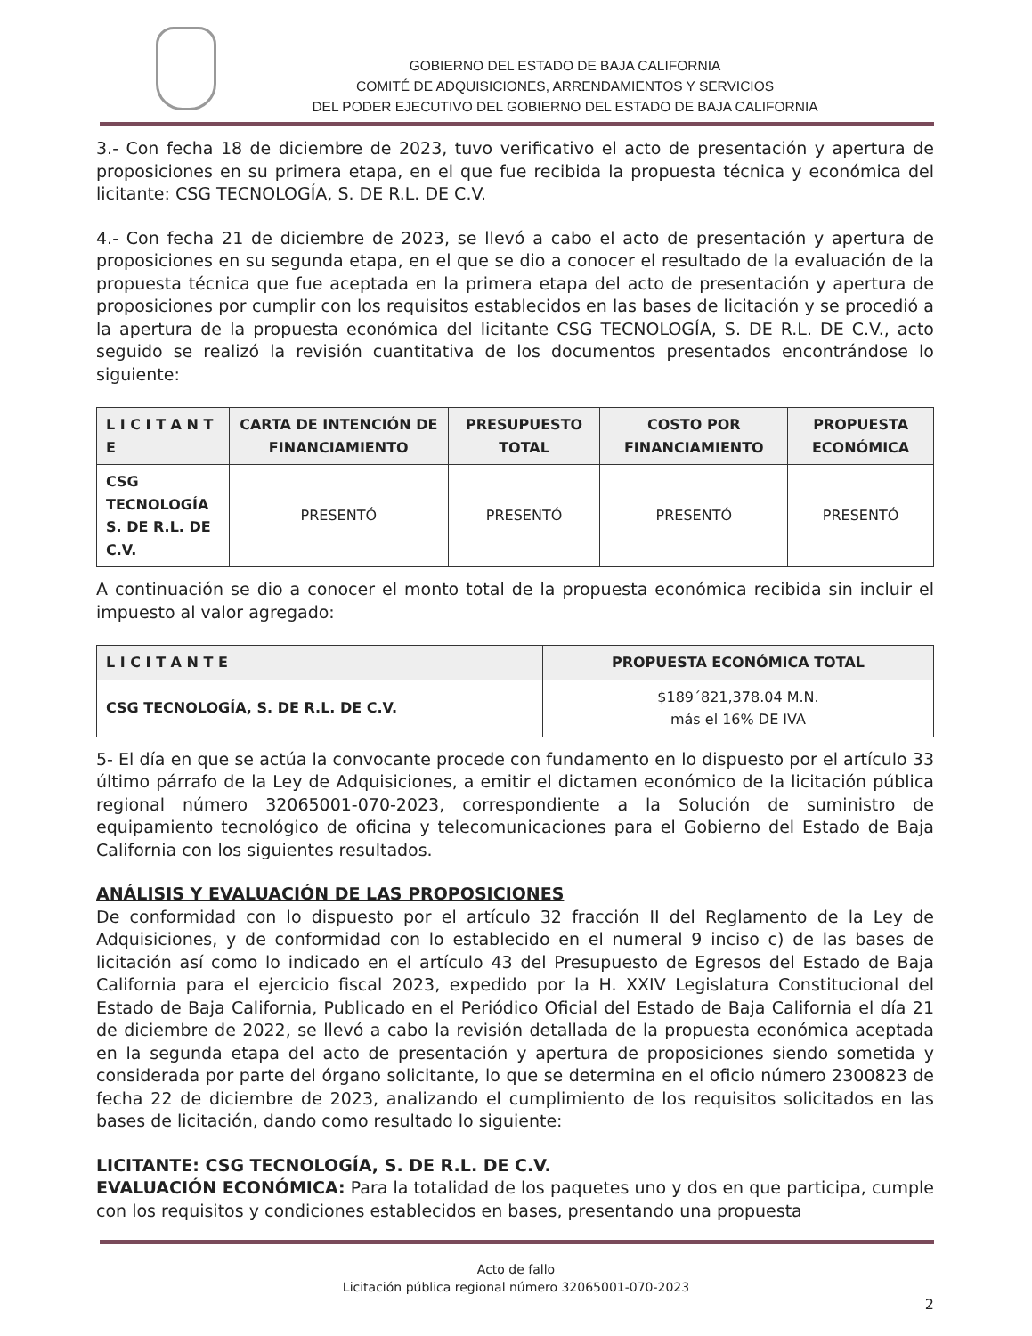GOBIERNO DEL ESTADO DE BAJA CALIFORNIA
COMITÉ DE ADQUISICIONES, ARRENDAMIENTOS Y SERVICIOS
DEL PODER EJECUTIVO DEL GOBIERNO DEL ESTADO DE BAJA CALIFORNIA
3.- Con fecha 18 de diciembre de 2023, tuvo verificativo el acto de presentación y apertura de proposiciones en su primera etapa, en el que fue recibida la propuesta técnica y económica del licitante: CSG TECNOLOGÍA, S. DE R.L. DE C.V.
4.- Con fecha 21 de diciembre de 2023, se llevó a cabo el acto de presentación y apertura de proposiciones en su segunda etapa, en el que se dio a conocer el resultado de la evaluación de la propuesta técnica que fue aceptada en la primera etapa del acto de presentación y apertura de proposiciones por cumplir con los requisitos establecidos en las bases de licitación y se procedió a la apertura de la propuesta económica del licitante CSG TECNOLOGÍA, S. DE R.L. DE C.V., acto seguido se realizó la revisión cuantitativa de los documentos presentados encontrándose lo siguiente:
| L I C I T A N T E | CARTA DE INTENCIÓN DE FINANCIAMIENTO | PRESUPUESTO TOTAL | COSTO POR FINANCIAMIENTO | PROPUESTA ECONÓMICA |
| --- | --- | --- | --- | --- |
| CSG TECNOLOGÍA S. DE R.L. DE C.V. | PRESENTÓ | PRESENTÓ | PRESENTÓ | PRESENTÓ |
A continuación se dio a conocer el monto total de la propuesta económica recibida sin incluir el impuesto al valor agregado:
| L I C I T A N T E | PROPUESTA ECONÓMICA TOTAL |
| --- | --- |
| CSG TECNOLOGÍA, S. DE R.L. DE C.V. | $189´821,378.04 M.N. más el 16% DE IVA |
5- El día en que se actúa la convocante procede con fundamento en lo dispuesto por el artículo 33 último párrafo de la Ley de Adquisiciones, a emitir el dictamen económico de la licitación pública regional número 32065001-070-2023, correspondiente a la Solución de suministro de equipamiento tecnológico de oficina y telecomunicaciones para el Gobierno del Estado de Baja California con los siguientes resultados.
ANÁLISIS Y EVALUACIÓN DE LAS PROPOSICIONES
De conformidad con lo dispuesto por el artículo 32 fracción II del Reglamento de la Ley de Adquisiciones, y de conformidad con lo establecido en el numeral 9 inciso c) de las bases de licitación así como lo indicado en el artículo 43 del Presupuesto de Egresos del Estado de Baja California para el ejercicio fiscal 2023, expedido por la H. XXIV Legislatura Constitucional del Estado de Baja California, Publicado en el Periódico Oficial del Estado de Baja California el día 21 de diciembre de 2022, se llevó a cabo la revisión detallada de la propuesta económica aceptada en la segunda etapa del acto de presentación y apertura de proposiciones siendo sometida y considerada por parte del órgano solicitante, lo que se determina en el oficio número 2300823 de fecha 22 de diciembre de 2023, analizando el cumplimiento de los requisitos solicitados en las bases de licitación, dando como resultado lo siguiente:
LICITANTE: CSG TECNOLOGÍA, S. DE R.L. DE C.V.
EVALUACIÓN ECONÓMICA: Para la totalidad de los paquetes uno y dos en que participa, cumple con los requisitos y condiciones establecidos en bases, presentando una propuesta
Acto de fallo
Licitación pública regional número 32065001-070-2023
2